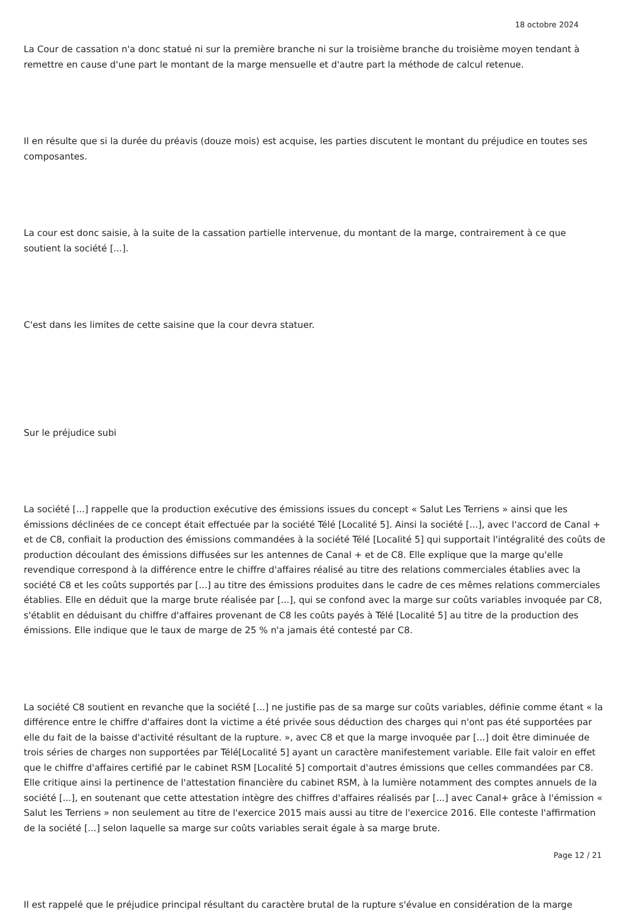18 octobre 2024
La Cour de cassation n'a donc statué ni sur la première branche ni sur la troisième branche du troisième moyen tendant à remettre en cause d'une part le montant de la marge mensuelle et d'autre part la méthode de calcul retenue.
Il en résulte que si la durée du préavis (douze mois) est acquise, les parties discutent le montant du préjudice en toutes ses composantes.
La cour est donc saisie, à la suite de la cassation partielle intervenue, du montant de la marge, contrairement à ce que soutient la société [...].
C'est dans les limites de cette saisine que la cour devra statuer.
Sur le préjudice subi
La société [...] rappelle que la production exécutive des émissions issues du concept « Salut Les Terriens » ainsi que les émissions déclinées de ce concept était effectuée par la société Télé [Localité 5]. Ainsi la société [...], avec l'accord de Canal + et de C8, confiait la production des émissions commandées à la société Télé [Localité 5] qui supportait l'intégralité des coûts de production découlant des émissions diffusées sur les antennes de Canal + et de C8. Elle explique que la marge qu'elle revendique correspond à la différence entre le chiffre d'affaires réalisé au titre des relations commerciales établies avec la société C8 et les coûts supportés par [...] au titre des émissions produites dans le cadre de ces mêmes relations commerciales établies. Elle en déduit que la marge brute réalisée par [...], qui se confond avec la marge sur coûts variables invoquée par C8, s'établit en déduisant du chiffre d'affaires provenant de C8 les coûts payés à Télé [Localité 5] au titre de la production des émissions. Elle indique que le taux de marge de 25 % n'a jamais été contesté par C8.
La société C8 soutient en revanche que la société [...] ne justifie pas de sa marge sur coûts variables, définie comme étant « la différence entre le chiffre d'affaires dont la victime a été privée sous déduction des charges qui n'ont pas été supportées par elle du fait de la baisse d'activité résultant de la rupture. », avec C8 et que la marge invoquée par [...] doit être diminuée de trois séries de charges non supportées par Télé[Localité 5] ayant un caractère manifestement variable. Elle fait valoir en effet que le chiffre d'affaires certifié par le cabinet RSM [Localité 5] comportait d'autres émissions que celles commandées par C8. Elle critique ainsi la pertinence de l'attestation financière du cabinet RSM, à la lumière notamment des comptes annuels de la société [...], en soutenant que cette attestation intègre des chiffres d'affaires réalisés par [...] avec Canal+ grâce à l'émission « Salut les Terriens » non seulement au titre de l'exercice 2015 mais aussi au titre de l'exercice 2016. Elle conteste l'affirmation de la société [...] selon laquelle sa marge sur coûts variables serait égale à sa marge brute.
Il est rappelé que le préjudice principal résultant du caractère brutal de la rupture s'évalue en considération de la marge
Page 12 / 21